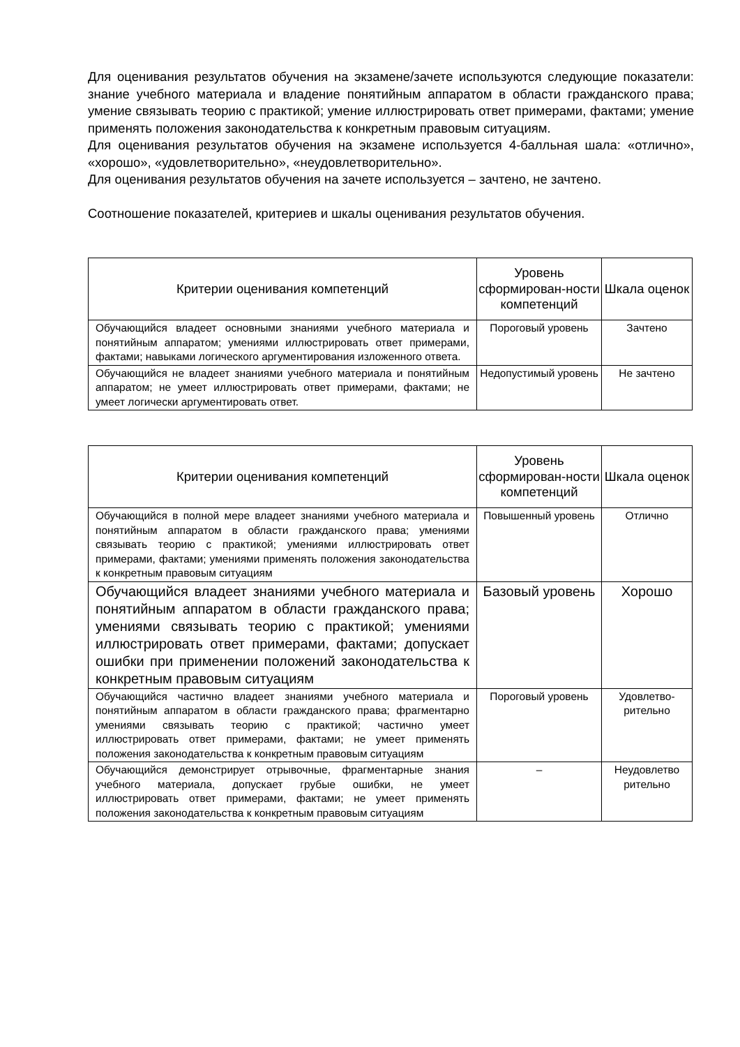Для оценивания результатов обучения на экзамене/зачете используются следующие показатели: знание учебного материала и владение понятийным аппаратом в области гражданского права; умение связывать теорию с практикой; умение иллюстрировать ответ примерами, фактами; умение применять положения законодательства к конкретным правовым ситуациям.
Для оценивания результатов обучения на экзамене используется 4-балльная шала: «отлично», «хорошо», «удовлетворительно», «неудовлетворительно».
Для оценивания результатов обучения на зачете используется – зачтено, не зачтено.
Соотношение показателей, критериев и шкалы оценивания результатов обучения.
| Критерии оценивания компетенций | Уровень сформирован-ности компетенций | Шкала оценок |
| --- | --- | --- |
| Обучающийся владеет основными знаниями учебного материала и понятийным аппаратом; умениями иллюстрировать ответ примерами, фактами; навыками логического аргументирования изложенного ответа. | Пороговый уровень | Зачтено |
| Обучающийся не владеет знаниями учебного материала и понятийным аппаратом; не умеет иллюстрировать ответ примерами, фактами; не умеет логически аргументировать ответ. | Недопустимый уровень | Не зачтено |
| Критерии оценивания компетенций | Уровень сформирован-ности компетенций | Шкала оценок |
| --- | --- | --- |
| Обучающийся в полной мере владеет знаниями учебного материала и понятийным аппаратом в области гражданского права; умениями связывать теорию с практикой; умениями иллюстрировать ответ примерами, фактами; умениями применять положения законодательства к конкретным правовым ситуациям | Повышенный уровень | Отлично |
| Обучающийся владеет знаниями учебного материала и понятийным аппаратом в области гражданского права; умениями связывать теорию с практикой; умениями иллюстрировать ответ примерами, фактами; допускает ошибки при применении положений законодательства к конкретным правовым ситуациям | Базовый уровень | Хорошо |
| Обучающийся частично владеет знаниями учебного материала и понятийным аппаратом в области гражданского права; фрагментарно умениями связывать теорию с практикой; частично умеет иллюстрировать ответ примерами, фактами; не умеет применять положения законодательства к конкретным правовым ситуациям | Пороговый уровень | Удовлетво-рительно |
| Обучающийся демонстрирует отрывочные, фрагментарные знания учебного материала, допускает грубые ошибки, не умеет иллюстрировать ответ примерами, фактами; не умеет применять положения законодательства к конкретным правовым ситуациям | – | Неудовлетво рительно |